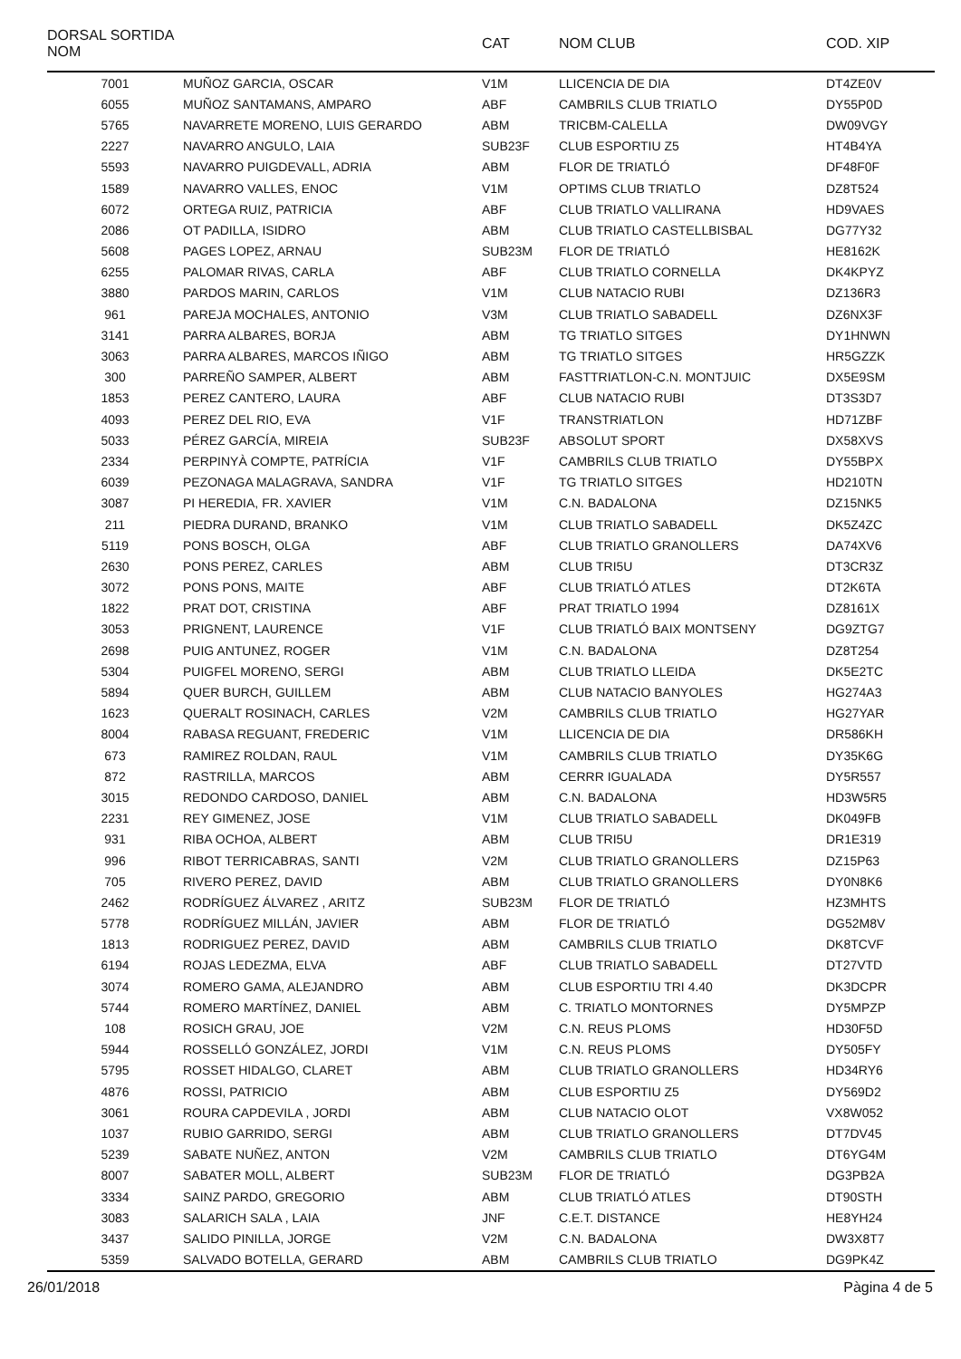| DORSAL SORTIDA NOM | | CAT | NOM CLUB | COD. XIP |
| --- | --- | --- | --- | --- |
| 7001 | MUÑOZ GARCIA, OSCAR | V1M | LLICENCIA DE DIA | DT4ZE0V |
| 6055 | MUÑOZ SANTAMANS, AMPARO | ABF | CAMBRILS CLUB TRIATLO | DY55P0D |
| 5765 | NAVARRETE MORENO, LUIS GERARDO | ABM | TRICBM-CALELLA | DW09VGY |
| 2227 | NAVARRO ANGULO, LAIA | SUB23F | CLUB ESPORTIU Z5 | HT4B4YA |
| 5593 | NAVARRO PUIGDEVALL, ADRIA | ABM | FLOR DE TRIATLÓ | DF48F0F |
| 1589 | NAVARRO VALLES, ENOC | V1M | OPTIMS CLUB TRIATLO | DZ8T524 |
| 6072 | ORTEGA RUIZ, PATRICIA | ABF | CLUB TRIATLO VALLIRANA | HD9VAES |
| 2086 | OT PADILLA, ISIDRO | ABM | CLUB TRIATLO CASTELLBISBAL | DG77Y32 |
| 5608 | PAGES LOPEZ, ARNAU | SUB23M | FLOR DE TRIATLÓ | HE8162K |
| 6255 | PALOMAR RIVAS, CARLA | ABF | CLUB TRIATLO CORNELLA | DK4KPYZ |
| 3880 | PARDOS MARIN, CARLOS | V1M | CLUB NATACIO RUBI | DZ136R3 |
| 961 | PAREJA MOCHALES, ANTONIO | V3M | CLUB TRIATLO SABADELL | DZ6NX3F |
| 3141 | PARRA ALBARES, BORJA | ABM | TG TRIATLO SITGES | DY1HNWN |
| 3063 | PARRA ALBARES, MARCOS IÑIGO | ABM | TG TRIATLO SITGES | HR5GZZK |
| 300 | PARREÑO SAMPER, ALBERT | ABM | FASTTRIATLON-C.N. MONTJUIC | DX5E9SM |
| 1853 | PEREZ CANTERO, LAURA | ABF | CLUB NATACIO RUBI | DT3S3D7 |
| 4093 | PEREZ DEL RIO, EVA | V1F | TRANSTRIATLON | HD71ZBF |
| 5033 | PÉREZ GARCÍA, MIREIA | SUB23F | ABSOLUT SPORT | DX58XVS |
| 2334 | PERPINYÀ COMPTE, PATRÍCIA | V1F | CAMBRILS CLUB TRIATLO | DY55BPX |
| 6039 | PEZONAGA MALAGRAVA, SANDRA | V1F | TG TRIATLO SITGES | HD210TN |
| 3087 | PI HEREDIA, FR. XAVIER | V1M | C.N. BADALONA | DZ15NK5 |
| 211 | PIEDRA DURAND, BRANKO | V1M | CLUB TRIATLO SABADELL | DK5Z4ZC |
| 5119 | PONS BOSCH, OLGA | ABF | CLUB TRIATLO GRANOLLERS | DA74XV6 |
| 2630 | PONS PEREZ, CARLES | ABM | CLUB TRI5U | DT3CR3Z |
| 3072 | PONS PONS, MAITE | ABF | CLUB TRIATLÓ ATLES | DT2K6TA |
| 1822 | PRAT DOT, CRISTINA | ABF | PRAT TRIATLO 1994 | DZ8161X |
| 3053 | PRIGNENT, LAURENCE | V1F | CLUB TRIATLÓ BAIX MONTSENY | DG9ZTG7 |
| 2698 | PUIG ANTUNEZ, ROGER | V1M | C.N. BADALONA | DZ8T254 |
| 5304 | PUIGFEL MORENO, SERGI | ABM | CLUB TRIATLO LLEIDA | DK5E2TC |
| 5894 | QUER BURCH, GUILLEM | ABM | CLUB NATACIO BANYOLES | HG274A3 |
| 1623 | QUERALT ROSINACH, CARLES | V2M | CAMBRILS CLUB TRIATLO | HG27YAR |
| 8004 | RABASA REGUANT, FREDERIC | V1M | LLICENCIA DE DIA | DR586KH |
| 673 | RAMIREZ ROLDAN, RAUL | V1M | CAMBRILS CLUB TRIATLO | DY35K6G |
| 872 | RASTRILLA, MARCOS | ABM | CERRR IGUALADA | DY5R557 |
| 3015 | REDONDO CARDOSO, DANIEL | ABM | C.N. BADALONA | HD3W5R5 |
| 2231 | REY GIMENEZ, JOSE | V1M | CLUB TRIATLO SABADELL | DK049FB |
| 931 | RIBA OCHOA, ALBERT | ABM | CLUB TRI5U | DR1E319 |
| 996 | RIBOT TERRICABRAS, SANTI | V2M | CLUB TRIATLO GRANOLLERS | DZ15P63 |
| 705 | RIVERO PEREZ, DAVID | ABM | CLUB TRIATLO GRANOLLERS | DY0N8K6 |
| 2462 | RODRÍGUEZ ÁLVAREZ , ARITZ | SUB23M | FLOR DE TRIATLÓ | HZ3MHTS |
| 5778 | RODRÍGUEZ MILLÁN, JAVIER | ABM | FLOR DE TRIATLÓ | DG52M8V |
| 1813 | RODRIGUEZ PEREZ, DAVID | ABM | CAMBRILS CLUB TRIATLO | DK8TCVF |
| 6194 | ROJAS LEDEZMA, ELVA | ABF | CLUB TRIATLO SABADELL | DT27VTD |
| 3074 | ROMERO GAMA, ALEJANDRO | ABM | CLUB ESPORTIU TRI 4.40 | DK3DCPR |
| 5744 | ROMERO MARTÍNEZ, DANIEL | ABM | C. TRIATLO MONTORNES | DY5MPZP |
| 108 | ROSICH GRAU, JOE | V2M | C.N. REUS PLOMS | HD30F5D |
| 5944 | ROSSELLÓ GONZÁLEZ, JORDI | V1M | C.N. REUS PLOMS | DY505FY |
| 5795 | ROSSET HIDALGO, CLARET | ABM | CLUB TRIATLO GRANOLLERS | HD34RY6 |
| 4876 | ROSSI, PATRICIO | ABM | CLUB ESPORTIU Z5 | DY569D2 |
| 3061 | ROURA CAPDEVILA , JORDI | ABM | CLUB NATACIO OLOT | VX8W052 |
| 1037 | RUBIO GARRIDO, SERGI | ABM | CLUB TRIATLO GRANOLLERS | DT7DV45 |
| 5239 | SABATE NUÑEZ, ANTON | V2M | CAMBRILS CLUB TRIATLO | DT6YG4M |
| 8007 | SABATER MOLL, ALBERT | SUB23M | FLOR DE TRIATLÓ | DG3PB2A |
| 3334 | SAINZ PARDO, GREGORIO | ABM | CLUB TRIATLÓ ATLES | DT90STH |
| 3083 | SALARICH SALA , LAIA | JNF | C.E.T. DISTANCE | HE8YH24 |
| 3437 | SALIDO PINILLA, JORGE | V2M | C.N. BADALONA | DW3X8T7 |
| 5359 | SALVADO BOTELLA, GERARD | ABM | CAMBRILS CLUB TRIATLO | DG9PK4Z |
26/01/2018 Pàgina 4 de 5